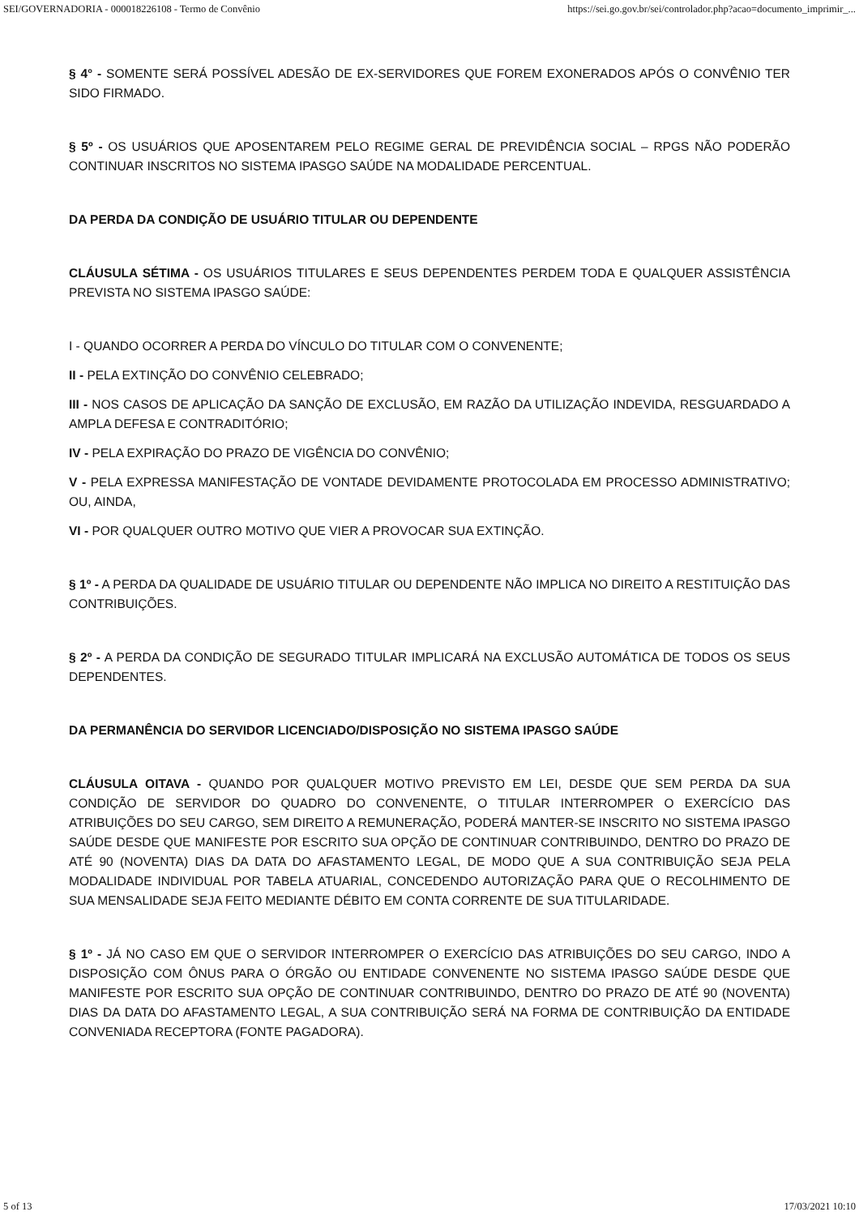SEI/GOVERNADORIA - 000018226108 - Termo de Convênio https://sei.go.gov.br/sei/controlador.php?acao=documento_imprimir_...
§ 4° - SOMENTE SERÁ POSSÍVEL ADESÃO DE EX-SERVIDORES QUE FOREM EXONERADOS APÓS O CONVÊNIO TER SIDO FIRMADO.
§ 5º - OS USUÁRIOS QUE APOSENTAREM PELO REGIME GERAL DE PREVIDÊNCIA SOCIAL – RPGS NÃO PODERÃO CONTINUAR INSCRITOS NO SISTEMA IPASGO SAÚDE NA MODALIDADE PERCENTUAL.
DA PERDA DA CONDIÇÃO DE USUÁRIO TITULAR OU DEPENDENTE
CLÁUSULA SÉTIMA - OS USUÁRIOS TITULARES E SEUS DEPENDENTES PERDEM TODA E QUALQUER ASSISTÊNCIA PREVISTA NO SISTEMA IPASGO SAÚDE:
I - QUANDO OCORRER A PERDA DO VÍNCULO DO TITULAR COM O CONVENENTE;
II - PELA EXTINÇÃO DO CONVÊNIO CELEBRADO;
III - NOS CASOS DE APLICAÇÃO DA SANÇÃO DE EXCLUSÃO, EM RAZÃO DA UTILIZAÇÃO INDEVIDA, RESGUARDADO A AMPLA DEFESA E CONTRADITÓRIO;
IV - PELA EXPIRAÇÃO DO PRAZO DE VIGÊNCIA DO CONVÊNIO;
V - PELA EXPRESSA MANIFESTAÇÃO DE VONTADE DEVIDAMENTE PROTOCOLADA EM PROCESSO ADMINISTRATIVO; OU, AINDA,
VI - POR QUALQUER OUTRO MOTIVO QUE VIER A PROVOCAR SUA EXTINÇÃO.
§ 1º - A PERDA DA QUALIDADE DE USUÁRIO TITULAR OU DEPENDENTE NÃO IMPLICA NO DIREITO A RESTITUIÇÃO DAS CONTRIBUIÇÕES.
§ 2º - A PERDA DA CONDIÇÃO DE SEGURADO TITULAR IMPLICARÁ NA EXCLUSÃO AUTOMÁTICA DE TODOS OS SEUS DEPENDENTES.
DA PERMANÊNCIA DO SERVIDOR LICENCIADO/DISPOSIÇÃO NO SISTEMA IPASGO SAÚDE
CLÁUSULA OITAVA - QUANDO POR QUALQUER MOTIVO PREVISTO EM LEI, DESDE QUE SEM PERDA DA SUA CONDIÇÃO DE SERVIDOR DO QUADRO DO CONVENENTE, O TITULAR INTERROMPER O EXERCÍCIO DAS ATRIBUIÇÕES DO SEU CARGO, SEM DIREITO A REMUNERAÇÃO, PODERÁ MANTER-SE INSCRITO NO SISTEMA IPASGO SAÚDE DESDE QUE MANIFESTE POR ESCRITO SUA OPÇÃO DE CONTINUAR CONTRIBUINDO, DENTRO DO PRAZO DE ATÉ 90 (NOVENTA) DIAS DA DATA DO AFASTAMENTO LEGAL, DE MODO QUE A SUA CONTRIBUIÇÃO SEJA PELA MODALIDADE INDIVIDUAL POR TABELA ATUARIAL, CONCEDENDO AUTORIZAÇÃO PARA QUE O RECOLHIMENTO DE SUA MENSALIDADE SEJA FEITO MEDIANTE DÉBITO EM CONTA CORRENTE DE SUA TITULARIDADE.
§ 1º - JÁ NO CASO EM QUE O SERVIDOR INTERROMPER O EXERCÍCIO DAS ATRIBUIÇÕES DO SEU CARGO, INDO A DISPOSIÇÃO COM ÔNUS PARA O ÓRGÃO OU ENTIDADE CONVENENTE NO SISTEMA IPASGO SAÚDE DESDE QUE MANIFESTE POR ESCRITO SUA OPÇÃO DE CONTINUAR CONTRIBUINDO, DENTRO DO PRAZO DE ATÉ 90 (NOVENTA) DIAS DA DATA DO AFASTAMENTO LEGAL, A SUA CONTRIBUIÇÃO SERÁ NA FORMA DE CONTRIBUIÇÃO DA ENTIDADE CONVENIADA RECEPTORA (FONTE PAGADORA).
5 of 13 17/03/2021 10:10